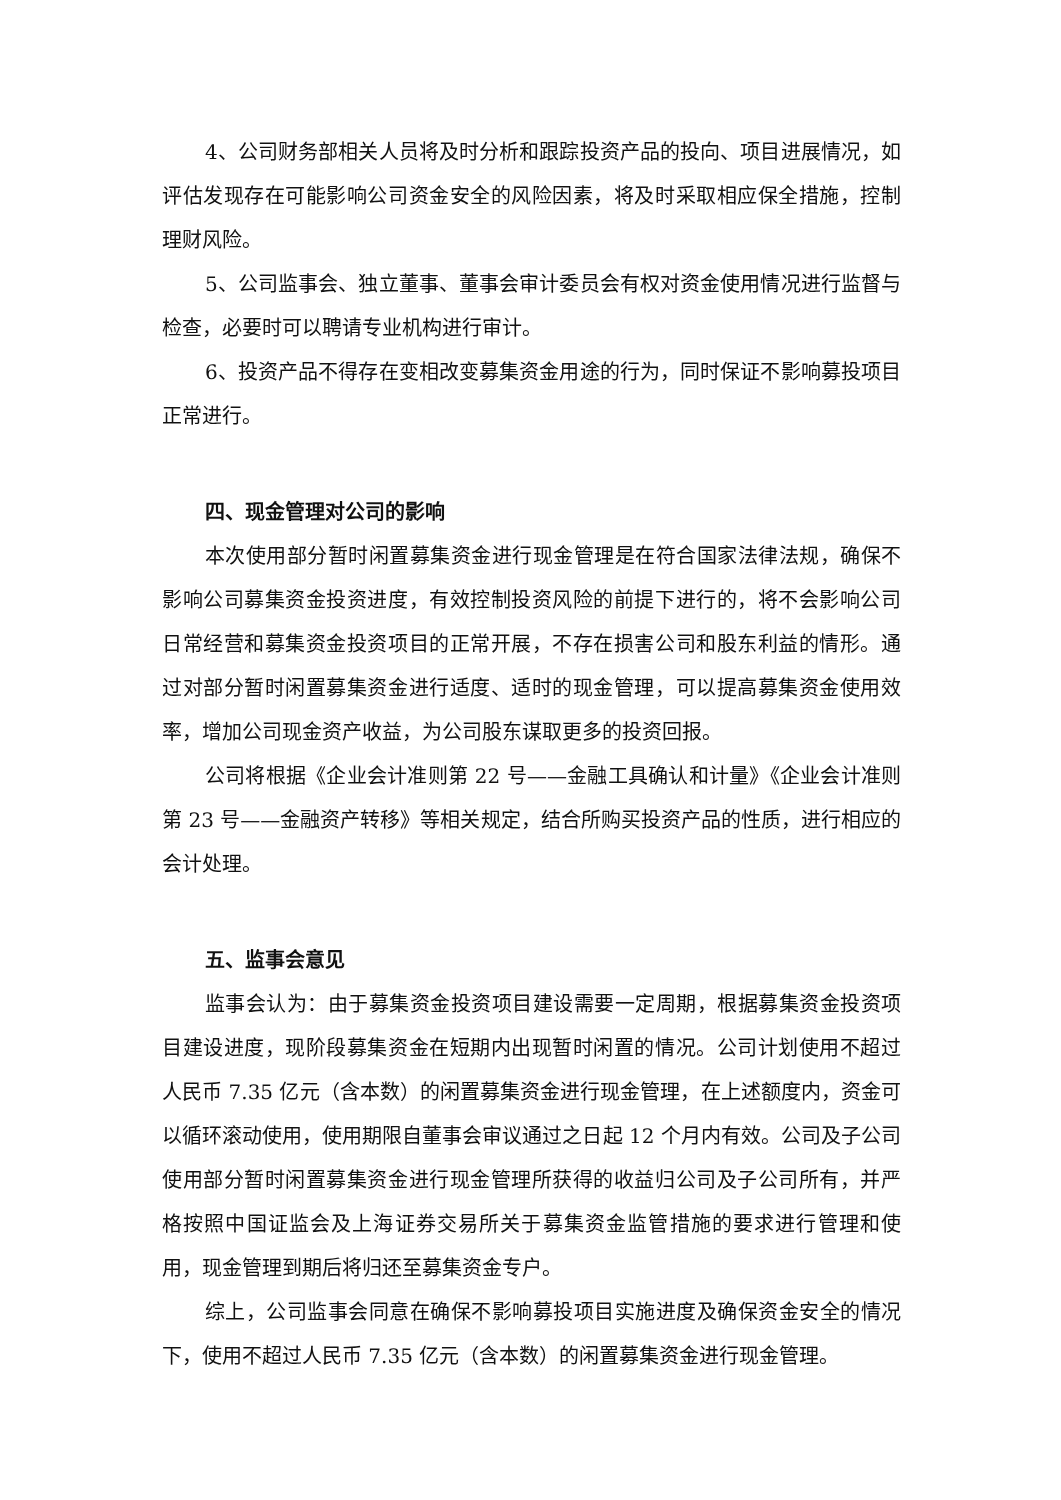4、公司财务部相关人员将及时分析和跟踪投资产品的投向、项目进展情况，如评估发现存在可能影响公司资金安全的风险因素，将及时采取相应保全措施，控制理财风险。
5、公司监事会、独立董事、董事会审计委员会有权对资金使用情况进行监督与检查，必要时可以聘请专业机构进行审计。
6、投资产品不得存在变相改变募集资金用途的行为，同时保证不影响募投项目正常进行。
四、现金管理对公司的影响
本次使用部分暂时闲置募集资金进行现金管理是在符合国家法律法规，确保不影响公司募集资金投资进度，有效控制投资风险的前提下进行的，将不会影响公司日常经营和募集资金投资项目的正常开展，不存在损害公司和股东利益的情形。通过对部分暂时闲置募集资金进行适度、适时的现金管理，可以提高募集资金使用效率，增加公司现金资产收益，为公司股东谋取更多的投资回报。
公司将根据《企业会计准则第 22 号——金融工具确认和计量》《企业会计准则第 23 号——金融资产转移》等相关规定，结合所购买投资产品的性质，进行相应的会计处理。
五、监事会意见
监事会认为：由于募集资金投资项目建设需要一定周期，根据募集资金投资项目建设进度，现阶段募集资金在短期内出现暂时闲置的情况。公司计划使用不超过人民币 7.35 亿元（含本数）的闲置募集资金进行现金管理，在上述额度内，资金可以循环滚动使用，使用期限自董事会审议通过之日起 12 个月内有效。公司及子公司使用部分暂时闲置募集资金进行现金管理所获得的收益归公司及子公司所有，并严格按照中国证监会及上海证券交易所关于募集资金监管措施的要求进行管理和使用，现金管理到期后将归还至募集资金专户。
综上，公司监事会同意在确保不影响募投项目实施进度及确保资金安全的情况下，使用不超过人民币 7.35 亿元（含本数）的闲置募集资金进行现金管理。